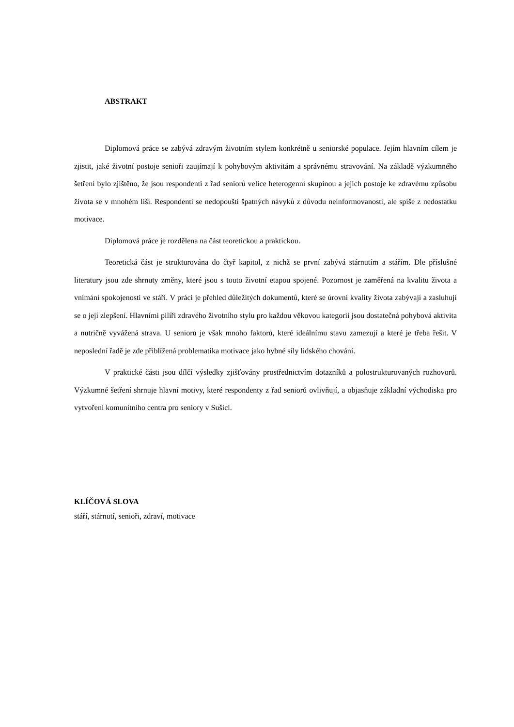ABSTRAKT
Diplomová práce se zabývá zdravým životním stylem konkrétně u seniorské populace. Jejím hlavním cílem je zjistit, jaké životní postoje senioři zaujímají k pohybovým aktivitám a správnému stravování. Na základě výzkumného šetření bylo zjištěno, že jsou respondenti z řad seniorů velice heterogenní skupinou a jejich postoje ke zdravému způsobu života se v mnohém liší. Respondenti se nedopouští špatných návyků z důvodu neinformovanosti, ale spíše z nedostatku motivace.
Diplomová práce je rozdělena na část teoretickou a praktickou.
Teoretická část je strukturována do čtyř kapitol, z nichž se první zabývá stárnutím a stářím. Dle příslušné literatury jsou zde shrnuty změny, které jsou s touto životní etapou spojené. Pozornost je zaměřená na kvalitu života a vnímání spokojenosti ve stáří. V práci je přehled důležitých dokumentů, které se úrovní kvality života zabývají a zasluhují se o její zlepšení. Hlavními pilíři zdravého životního stylu pro každou věkovou kategorii jsou dostatečná pohybová aktivita a nutričně vyvážená strava. U seniorů je však mnoho faktorů, které ideálnímu stavu zamezují a které je třeba řešit. V neposlední řadě je zde přiblížená problematika motivace jako hybné síly lidského chování.
V praktické části jsou dílčí výsledky zjišťovány prostřednictvím dotazníků a polostrukturovaných rozhovorů. Výzkumné šetření shrnuje hlavní motivy, které respondenty z řad seniorů ovlivňují, a objasňuje základní východiska pro vytvoření komunitního centra pro seniory v Sušici.
KLÍČOVÁ SLOVA
stáří, stárnutí, senioři, zdraví, motivace